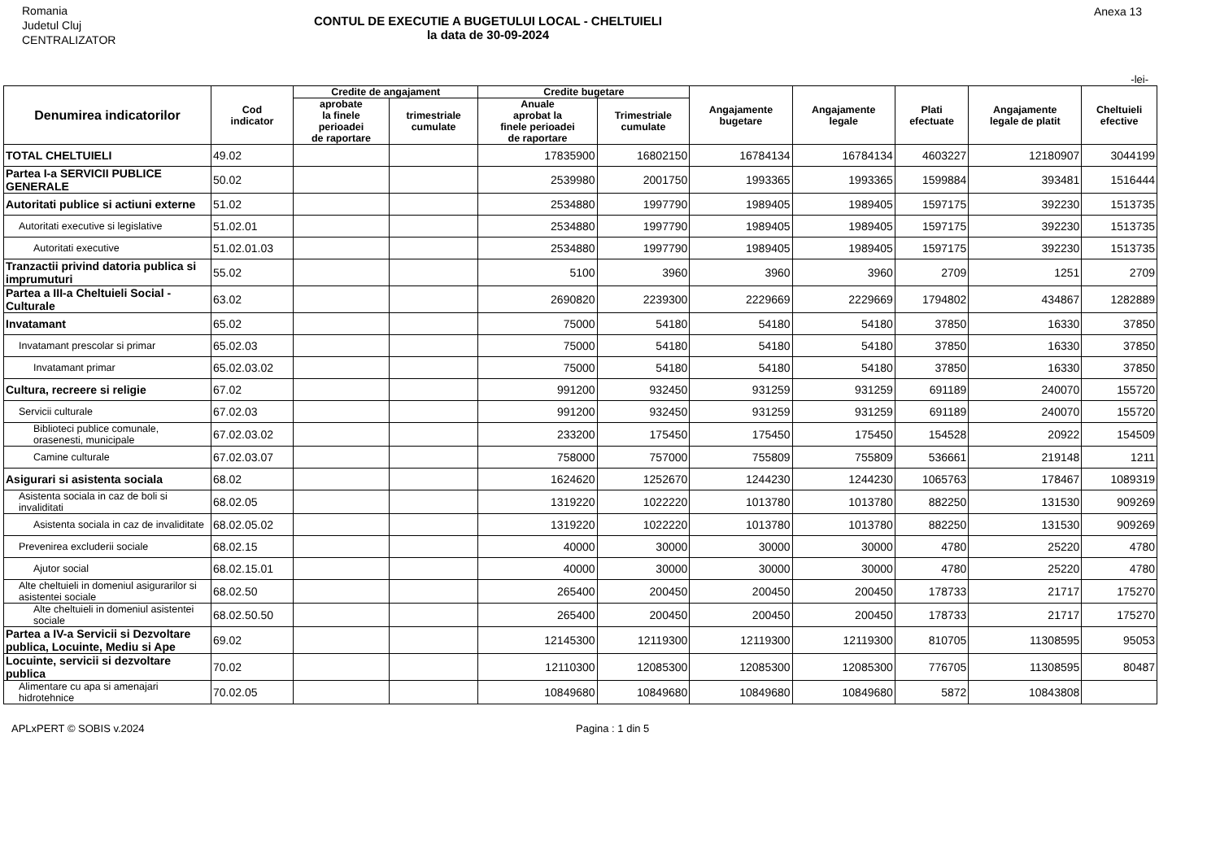Romania
Judetul Cluj
CENTRALIZATOR
Anexa 13
CONTUL DE EXECUTIE A BUGETULUI LOCAL - CHELTUIELI
la data de 30-09-2024
-lei-
| Denumirea indicatorilor | Cod indicator | Credite de angajament | | Credite bugetare | | Angajamente bugetare | Angajamente legale | Plati efectuate | Angajamente legale de platit | Cheltuieli efective |
| --- | --- | --- | --- | --- | --- | --- | --- | --- | --- | --- |
| | | aprobate la finele perioadei de raportare | trimestriale cumulate | Anuale aprobat la finele perioadei de raportare | Trimestriale cumulate | | | | | |
| TOTAL CHELTUIELI | 49.02 | | | 17835900 | 16802150 | 16784134 | 16784134 | 4603227 | 12180907 | 3044199 |
| Partea I-a SERVICII PUBLICE GENERALE | 50.02 | | | 2539980 | 2001750 | 1993365 | 1993365 | 1599884 | 393481 | 1516444 |
| Autoritati publice si actiuni externe | 51.02 | | | 2534880 | 1997790 | 1989405 | 1989405 | 1597175 | 392230 | 1513735 |
| Autoritati executive si legislative | 51.02.01 | | | 2534880 | 1997790 | 1989405 | 1989405 | 1597175 | 392230 | 1513735 |
| Autoritati executive | 51.02.01.03 | | | 2534880 | 1997790 | 1989405 | 1989405 | 1597175 | 392230 | 1513735 |
| Tranzactii privind datoria publica si imprumuturi | 55.02 | | | 5100 | 3960 | 3960 | 3960 | 2709 | 1251 | 2709 |
| Partea a III-a Cheltuieli Social - Culturale | 63.02 | | | 2690820 | 2239300 | 2229669 | 2229669 | 1794802 | 434867 | 1282889 |
| Invatamant | 65.02 | | | 75000 | 54180 | 54180 | 54180 | 37850 | 16330 | 37850 |
| Invatamant prescolar si primar | 65.02.03 | | | 75000 | 54180 | 54180 | 54180 | 37850 | 16330 | 37850 |
| Invatamant primar | 65.02.03.02 | | | 75000 | 54180 | 54180 | 54180 | 37850 | 16330 | 37850 |
| Cultura, recreere si religie | 67.02 | | | 991200 | 932450 | 931259 | 931259 | 691189 | 240070 | 155720 |
| Servicii culturale | 67.02.03 | | | 991200 | 932450 | 931259 | 931259 | 691189 | 240070 | 155720 |
| Biblioteci publice comunale, orasenesti, municipale | 67.02.03.02 | | | 233200 | 175450 | 175450 | 175450 | 154528 | 20922 | 154509 |
| Camine culturale | 67.02.03.07 | | | 758000 | 757000 | 755809 | 755809 | 536661 | 219148 | 1211 |
| Asigurari si asistenta sociala | 68.02 | | | 1624620 | 1252670 | 1244230 | 1244230 | 1065763 | 178467 | 1089319 |
| Asistenta sociala in caz de boli si invaliditati | 68.02.05 | | | 1319220 | 1022220 | 1013780 | 1013780 | 882250 | 131530 | 909269 |
| Asistenta sociala in caz de invaliditate | 68.02.05.02 | | | 1319220 | 1022220 | 1013780 | 1013780 | 882250 | 131530 | 909269 |
| Prevenirea excluderii sociale | 68.02.15 | | | 40000 | 30000 | 30000 | 30000 | 4780 | 25220 | 4780 |
| Ajutor social | 68.02.15.01 | | | 40000 | 30000 | 30000 | 30000 | 4780 | 25220 | 4780 |
| Alte cheltuieli in domeniul asigurarilor si asistentei sociale | 68.02.50 | | | 265400 | 200450 | 200450 | 200450 | 178733 | 21717 | 175270 |
| Alte cheltuieli in domeniul asistentei sociale | 68.02.50.50 | | | 265400 | 200450 | 200450 | 200450 | 178733 | 21717 | 175270 |
| Partea a IV-a Servicii si Dezvoltare publica, Locuinte, Mediu si Ape | 69.02 | | | 12145300 | 12119300 | 12119300 | 12119300 | 810705 | 11308595 | 95053 |
| Locuinte, servicii si dezvoltare publica | 70.02 | | | 12110300 | 12085300 | 12085300 | 12085300 | 776705 | 11308595 | 80487 |
| Alimentare cu apa si amenajari hidrotehnice | 70.02.05 | | | 10849680 | 10849680 | 10849680 | 10849680 | 5872 | 10843808 | |
APLxPERT © SOBIS v.2024 Pagina : 1 din 5